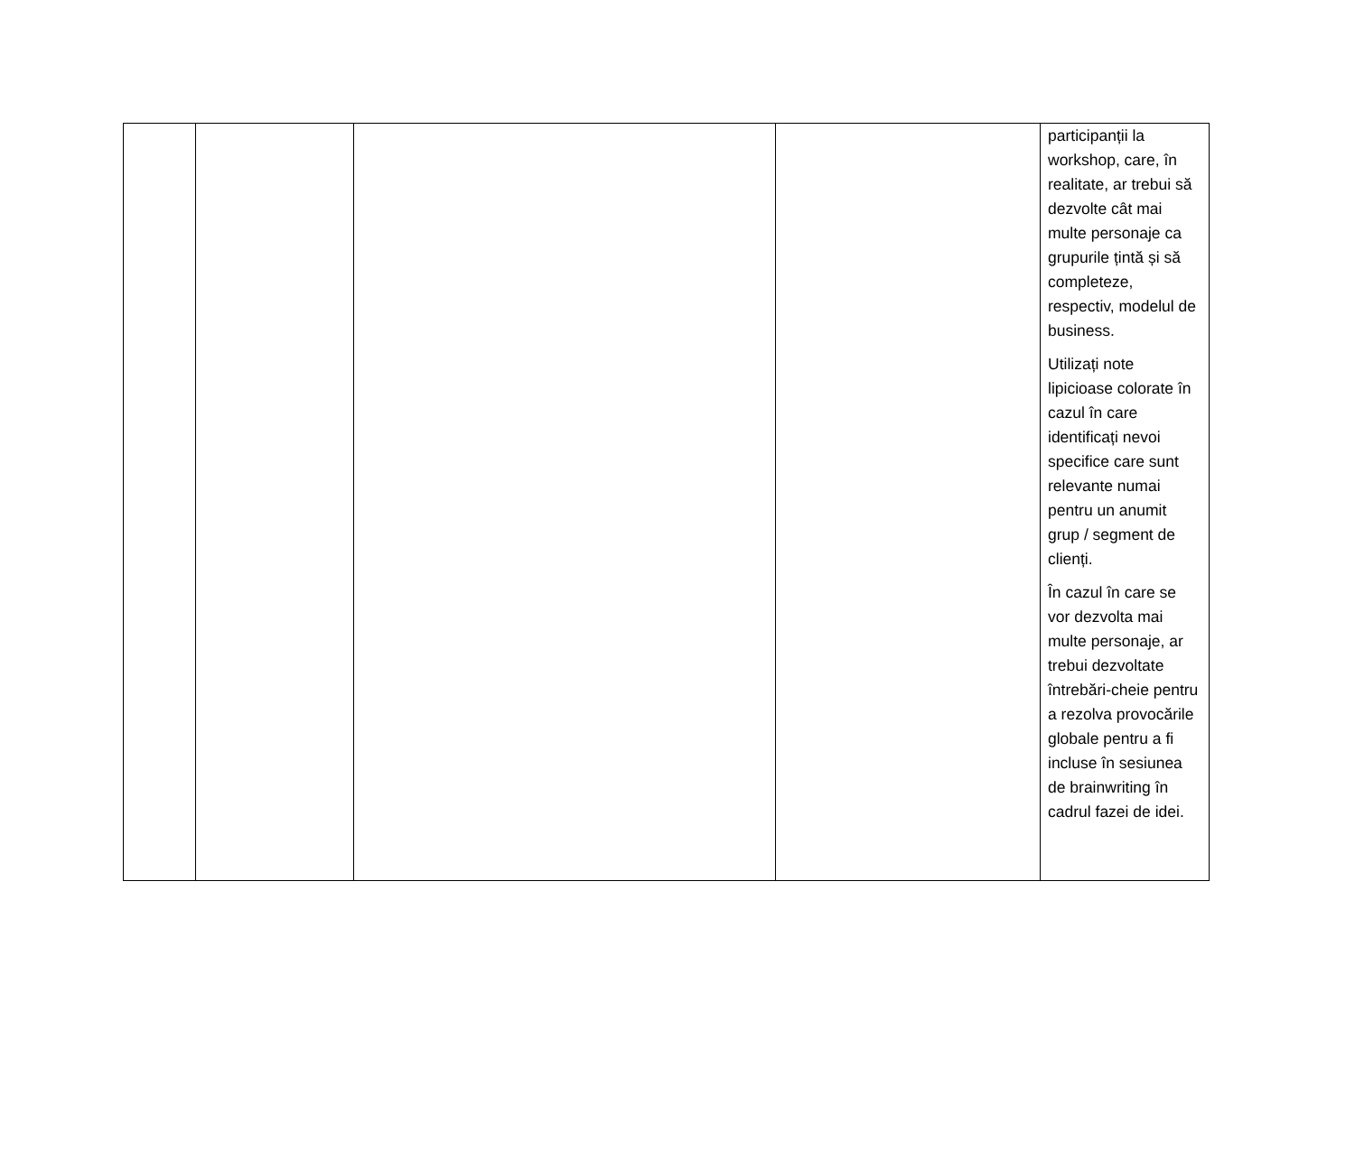| | | | | participanții la workshop, care, în realitate, ar trebui să dezvolte cât mai multe personaje ca grupurile țintă și să completeze, respectiv, modelul de business. Utilizați note lipicioase colorate în cazul în care identificați nevoi specifice care sunt relevante numai pentru un anumit grup / segment de clienți. În cazul în care se vor dezvolta mai multe personaje, ar trebui dezvoltate întrebări-cheie pentru a rezolva provocările globale pentru a fi incluse în sesiunea de brainwriting în cadrul fazei de idei. |